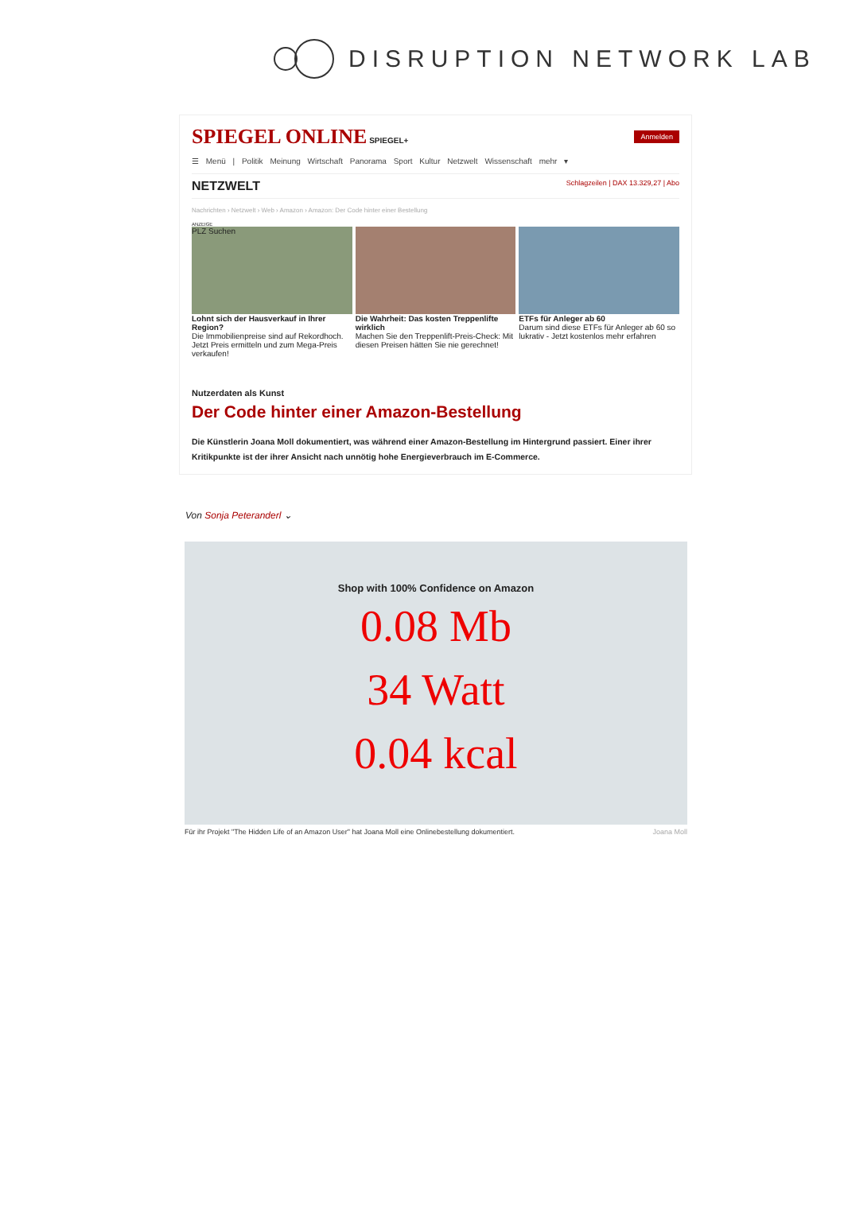DISRUPTION NETWORK LAB
SPIEGEL ONLINE SPIEGEL+
Anmelden
☰ Menü | Politik Meinung Wirtschaft Panorama Sport Kultur Netzwelt Wissenschaft mehr ▾
NETZWELT Schlagzeilen | DAX 13.329,27 | Abo
Nachrichten › Netzwelt › Web › Amazon › Amazon: Der Code hinter einer Bestellung
ANZEIGE
PLZ Suchen
Lohnt sich der Hausverkauf in Ihrer Region?
Die Immobilienpreise sind auf Rekordhoch. Jetzt Preis ermitteln und zum Mega-Preis verkaufen!
Die Wahrheit: Das kosten Treppenlifte wirklich
Machen Sie den Treppenlift-Preis-Check: Mit diesen Preisen hätten Sie nie gerechnet!
ETFs für Anleger ab 60
Darum sind diese ETFs für Anleger ab 60 so lukrativ - Jetzt kostenlos mehr erfahren
Nutzerdaten als Kunst
Der Code hinter einer Amazon-Bestellung
Die Künstlerin Joana Moll dokumentiert, was während einer Amazon-Bestellung im Hintergrund passiert. Einer ihrer Kritikpunkte ist der ihrer Ansicht nach unnötig hohe Energieverbrauch im E-Commerce.
Von Sonja Peteranderl ⌄
Shop with 100% Confidence on Amazon
0.08 Mb
34 Watt
0.04 kcal
Für ihr Projekt "The Hidden Life of an Amazon User" hat Joana Moll eine Onlinebestellung dokumentiert. Joana Moll